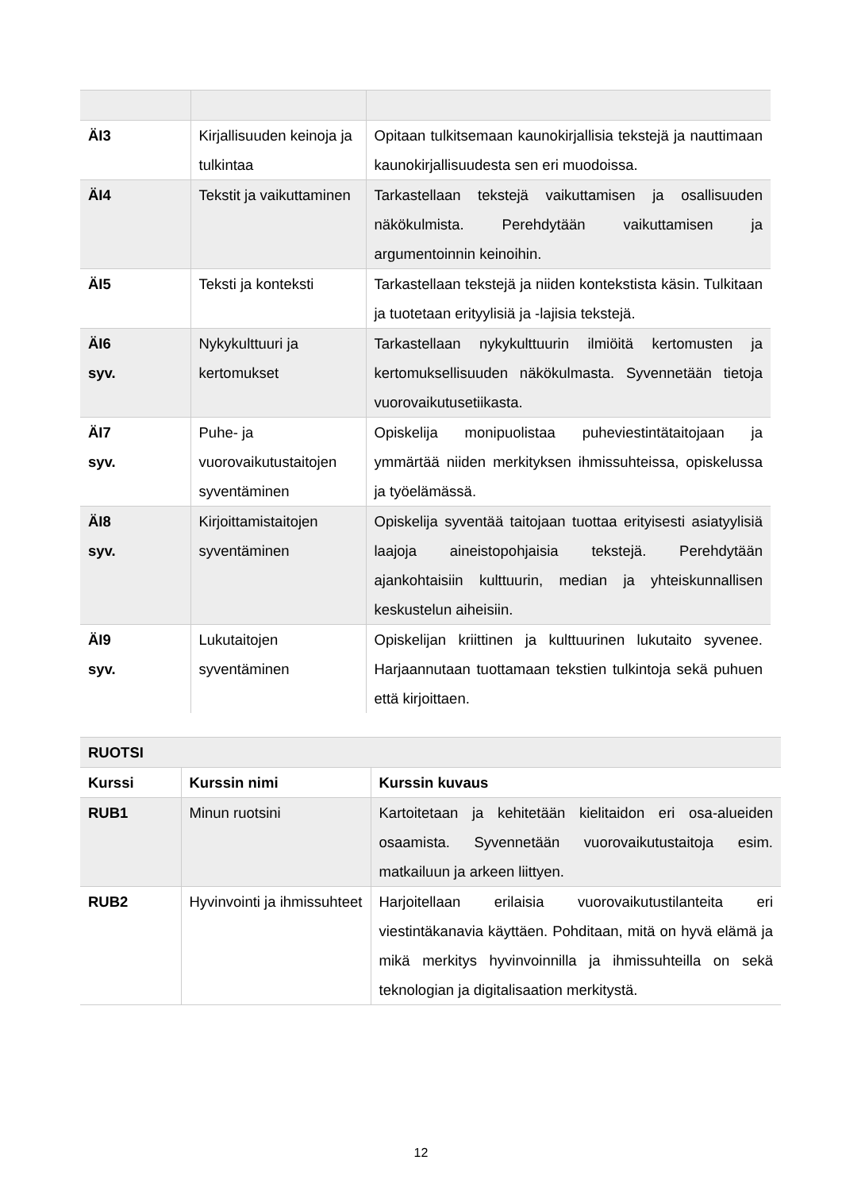| ÄI3 | Kirjallisuuden keinoja ja tulkintaa | Opitaan tulkitsemaan kaunokirjallisia tekstejä ja nauttimaan kaunokirjallisuudesta sen eri muodoissa. |
| ÄI4 | Tekstit ja vaikuttaminen | Tarkastellaan tekstejä vaikuttamisen ja osallisuuden näkökulmista. Perehdytään vaikuttamisen ja argumentoinnin keinoihin. |
| ÄI5 | Teksti ja konteksti | Tarkastellaan tekstejä ja niiden kontekstista käsin. Tulkitaan ja tuotetaan erityylisiä ja -lajisia tekstejä. |
| ÄI6 syv. | Nykykulttuuri ja kertomukset | Tarkastellaan nykykulttuurin ilmiöitä kertomusten ja kertomuksellisuuden näkökulmasta. Syvennetään tietoja vuorovaikutusetiikasta. |
| ÄI7 syv. | Puhe- ja vuorovaikutustaitojen syventäminen | Opiskelija monipuolistaa puheviestintätaitojaan ja ymmärtää niiden merkityksen ihmissuhteissa, opiskelussa ja työelämässä. |
| ÄI8 syv. | Kirjoittamistaitojen syventäminen | Opiskelija syventää taitojaan tuottaa erityisesti asiatyylisiä laajoja aineistopohjaisia tekstejä. Perehdytään ajankohtaisiin kulttuurin, median ja yhteiskunnallisen keskustelun aiheisiin. |
| ÄI9 syv. | Lukutaitojen syventäminen | Opiskelijan kriittinen ja kulttuurinen lukutaito syvenee. Harjaannutaan tuottamaan tekstien tulkintoja sekä puhuen että kirjoittaen. |
| RUOTSI | | |
| --- | --- | --- |
| Kurssi | Kurssin nimi | Kurssin kuvaus |
| RUB1 | Minun ruotsini | Kartoitetaan ja kehitetään kielitaidon eri osa-alueiden osaamista. Syvennetään vuorovaikutustaitoja esim. matkailuun ja arkeen liittyen. |
| RUB2 | Hyvinvointi ja ihmissuhteet | Harjoitellaan erilaisia vuorovaikutustilanteita eri viestintäkanavia käyttäen. Pohditaan, mitä on hyvä elämä ja mikä merkitys hyvinvoinnilla ja ihmissuhteilla on sekä teknologian ja digitalisaation merkitystä. |
12